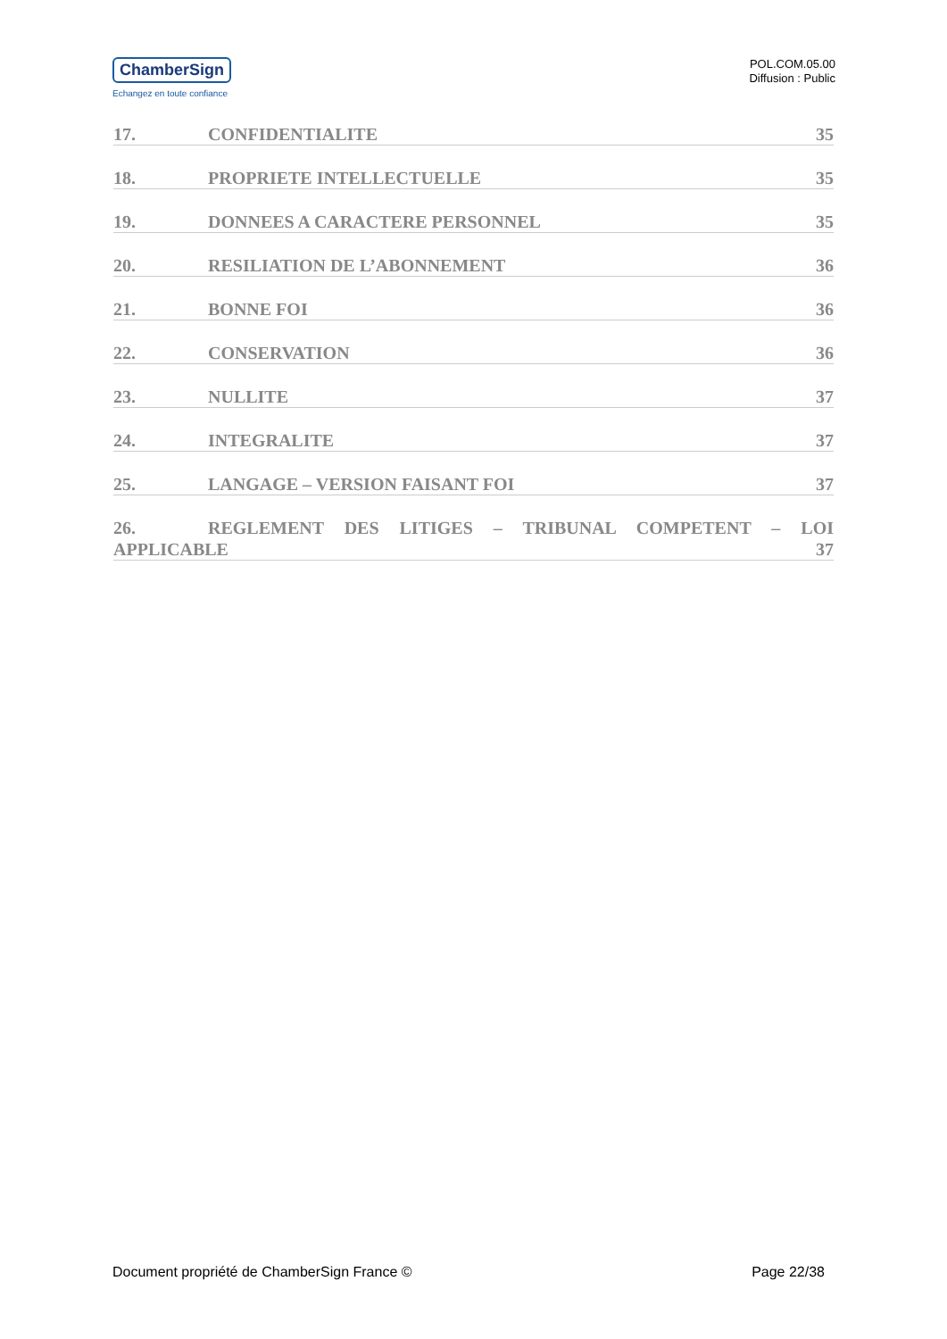ChamberSign
Echangez en toute confiance
POL.COM.05.00
Diffusion : Public
17. CONFIDENTIALITE 35
18. PROPRIETE INTELLECTUELLE 35
19. DONNEES A CARACTERE PERSONNEL 35
20. RESILIATION DE L’ABONNEMENT 36
21. BONNE FOI 36
22. CONSERVATION 36
23. NULLITE 37
24. INTEGRALITE 37
25. LANGAGE – VERSION FAISANT FOI 37
26. REGLEMENT DES LITIGES – TRIBUNAL COMPETENT – LOI
APPLICABLE 37
Document propriété de ChamberSign France © Page 22/38